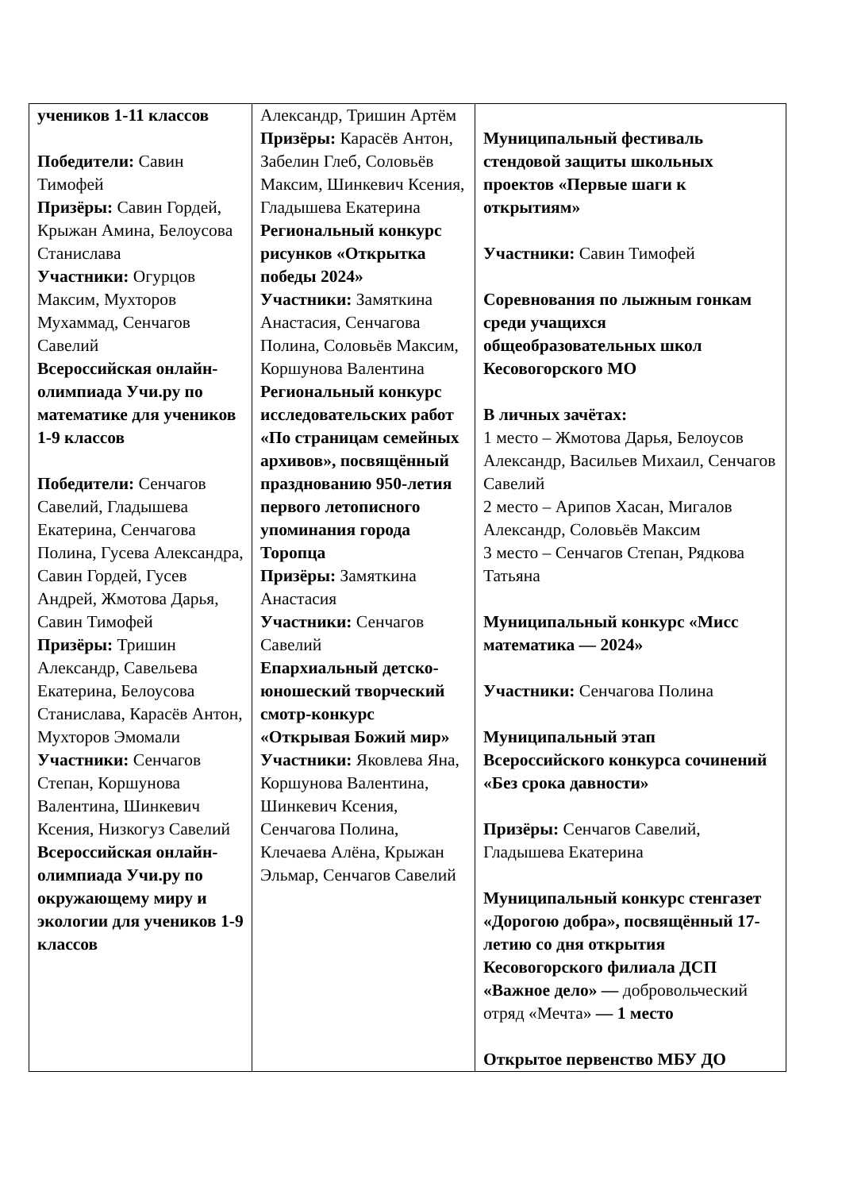| учеников 1-11 классов Победители: Савин Тимофей Призёры: Савин Гордей, Крыжан Амина, Белоусова Станислава Участники: Огурцов Максим, Мухторов Мухаммад, Сенчагов Савелий Всероссийская онлайн-олимпиада Учи.ру по математике для учеников 1-9 классов Победители: Сенчагов Савелий, Гладышева Екатерина, Сенчагова Полина, Гусева Александра, Савин Гордей, Гусев Андрей, Жмотова Дарья, Савин Тимофей Призёры: Тришин Александр, Савельева Екатерина, Белоусова Станислава, Карасёв Антон, Мухторов Эмомали Участники: Сенчагов Степан, Коршунова Валентина, Шинкевич Ксения, Низкогуз Савелий Всероссийская онлайн-олимпиада Учи.ру по окружающему миру и экологии для учеников 1-9 классов | Александр, Тришин Артём Призёры: Карасёв Антон, Забелин Глеб, Соловьёв Максим, Шинкевич Ксения, Гладышева Екатерина Региональный конкурс рисунков «Открытка победы 2024» Участники: Замяткина Анастасия, Сенчагова Полина, Соловьёв Максим, Коршунова Валентина Региональный конкурс исследовательских работ «По страницам семейных архивов», посвящённый празднованию 950-летия первого летописного упоминания города Торопца Призёры: Замяткина Анастасия Участники: Сенчагов Савелий Епархиальный детско-юношеский творческий смотр-конкурс «Открывая Божий мир» Участники: Яковлева Яна, Коршунова Валентина, Шинкевич Ксения, Сенчагова Полина, Клечаева Алёна, Крыжан Эльмар, Сенчагов Савелий | Муниципальный фестиваль стендовой защиты школьных проектов «Первые шаги к открытиям» Участники: Савин Тимофей Соревнования по лыжным гонкам среди учащихся общеобразовательных школ Кесовогорского МО В личных зачётах: 1 место – Жмотова Дарья, Белоусов Александр, Васильев Михаил, Сенчагов Савелий 2 место – Арипов Хасан, Мигалов Александр, Соловьёв Максим 3 место – Сенчагов Степан, Рядкова Татьяна Муниципальный конкурс «Мисс математика — 2024» Участники: Сенчагова Полина Муниципальный этап Всероссийского конкурса сочинений «Без срока давности» Призёры: Сенчагов Савелий, Гладышева Екатерина Муниципальный конкурс стенгазет «Дорогою добра», посвящённый 17-летию со дня открытия Кесовогорского филиала ДСП «Важное дело» — добровольческий отряд «Мечта» — 1 место Открытое первенство МБУ ДО |